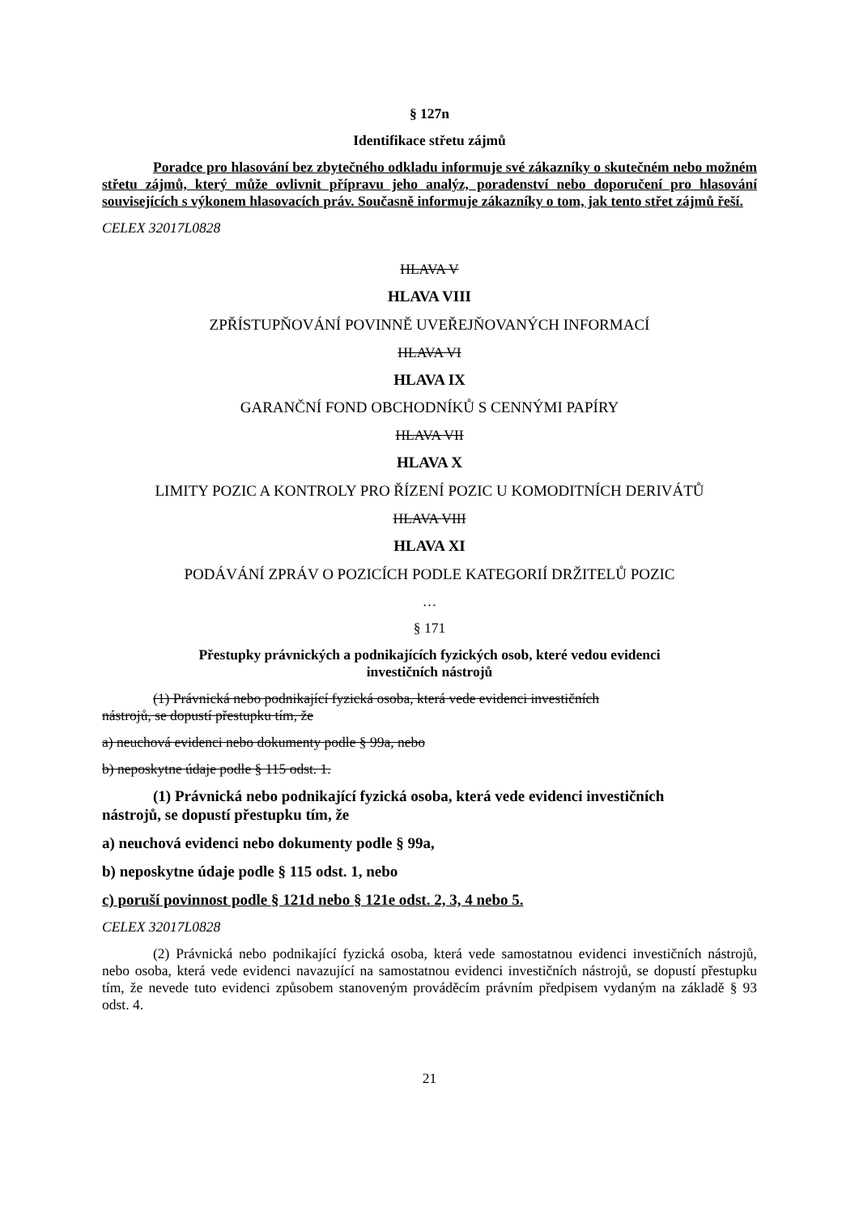§ 127n
Identifikace střetu zájmů
Poradce pro hlasování bez zbytečného odkladu informuje své zákazníky o skutečném nebo možném střetu zájmů, který může ovlivnit přípravu jeho analýz, poradenství nebo doporučení pro hlasování souvisejících s výkonem hlasovacích práv. Současně informuje zákazníky o tom, jak tento střet zájmů řeší.
CELEX 32017L0828
HLAVA V
HLAVA VIII
ZPŘÍSTUPŇOVÁNÍ POVINNĚ UVEŘEJŇOVANÝCH INFORMACÍ
HLAVA VI
HLAVA IX
GARANČNÍ FOND OBCHODNÍKŮ S CENNÝMI PAPÍRY
HLAVA VII
HLAVA X
LIMITY POZIC A KONTROLY PRO ŘÍZENÍ POZIC U KOMODITNÍCH DERIVÁTŮ
HLAVA VIII
HLAVA XI
PODÁVÁNÍ ZPRÁV O POZICÍCH PODLE KATEGORIÍ DRŽITELŮ POZIC
…
§ 171
Přestupky právnických a podnikajících fyzických osob, které vedou evidenci
investičních nástrojů
(1) Právnická nebo podnikající fyzická osoba, která vede evidenci investičních
nástrojů, se dopustí přestupku tím, že
a) neuchová evidenci nebo dokumenty podle § 99a, nebo
b) neposkytne údaje podle § 115 odst. 1.
(1) Právnická nebo podnikající fyzická osoba, která vede evidenci investičních
nástrojů, se dopustí přestupku tím, že
a) neuchová evidenci nebo dokumenty podle § 99a,
b) neposkytne údaje podle § 115 odst. 1, nebo
c) poruší povinnost podle § 121d nebo § 121e odst. 2, 3, 4 nebo 5.
CELEX 32017L0828
(2) Právnická nebo podnikající fyzická osoba, která vede samostatnou evidenci investičních nástrojů, nebo osoba, která vede evidenci navazující na samostatnou evidenci investičních nástrojů, se dopustí přestupku tím, že nevede tuto evidenci způsobem stanoveným prováděcím právním předpisem vydaným na základě § 93 odst. 4.
21